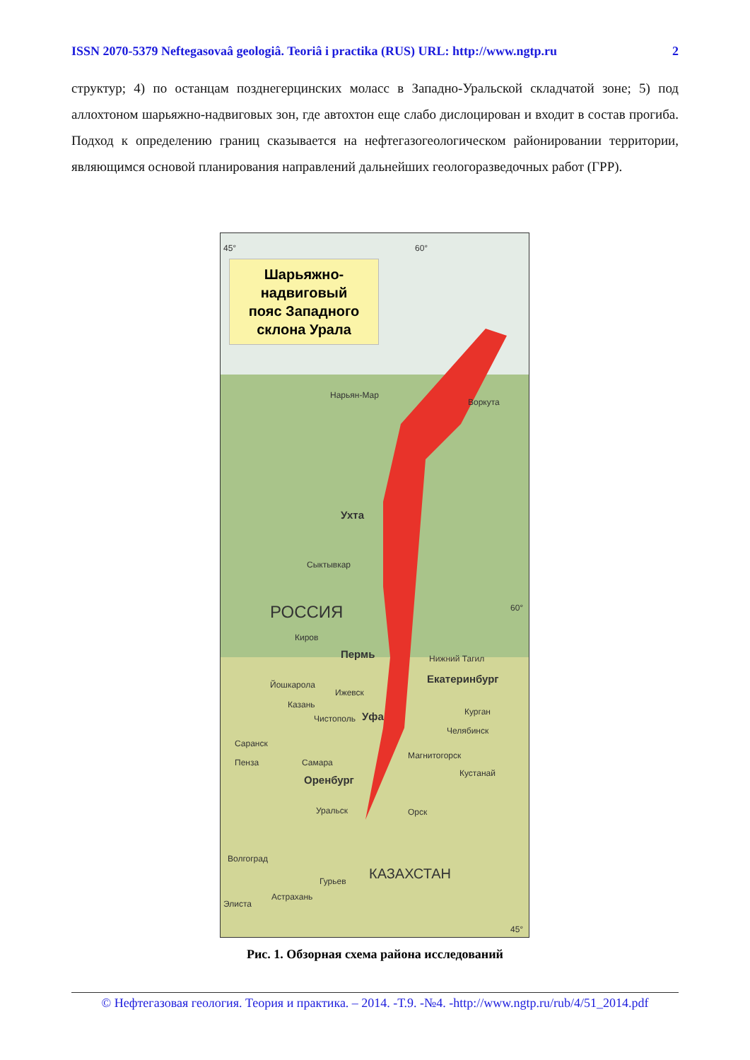ISSN 2070-5379 Neftegasovaâ geologiâ. Teoriâ i practika (RUS) URL: http://www.ngtp.ru 2
структур; 4) по останцам позднегерцинских моласс в Западно-Уральской складчатой зоне; 5) под аллохтоном шарьяжно-надвиговых зон, где автохтон еще слабо дислоцирован и входит в состав прогиба. Подход к определению границ сказывается на нефтегазогеологическом районировании территории, являющимся основой планирования направлений дальнейших геологоразведочных работ (ГРР).
Шарьяжно-
надвиговый
пояс Западного
склона Урала
45° 60°
Воркута
Нарьян-Мар
Ухта
Сыктывкар
РОССИЯ 60°
Киров
Пермь Нижний Тагил
Екатеринбург
Йошкарола
Ижевск
Казань
Чистополь Уфа Курган
Челябинск
Саранск
Магнитогорск
Пенза Самара
Кустанай
Оренбург
Уральск Орск
Волгоград
КАЗАХСТАН
Гурьев
Астрахань
Элиста
45°
Рис. 1. Обзорная схема района исследований
© Нефтегазовая геология. Теория и практика. – 2014. -Т.9. -№4. -http://www.ngtp.ru/rub/4/51_2014.pdf